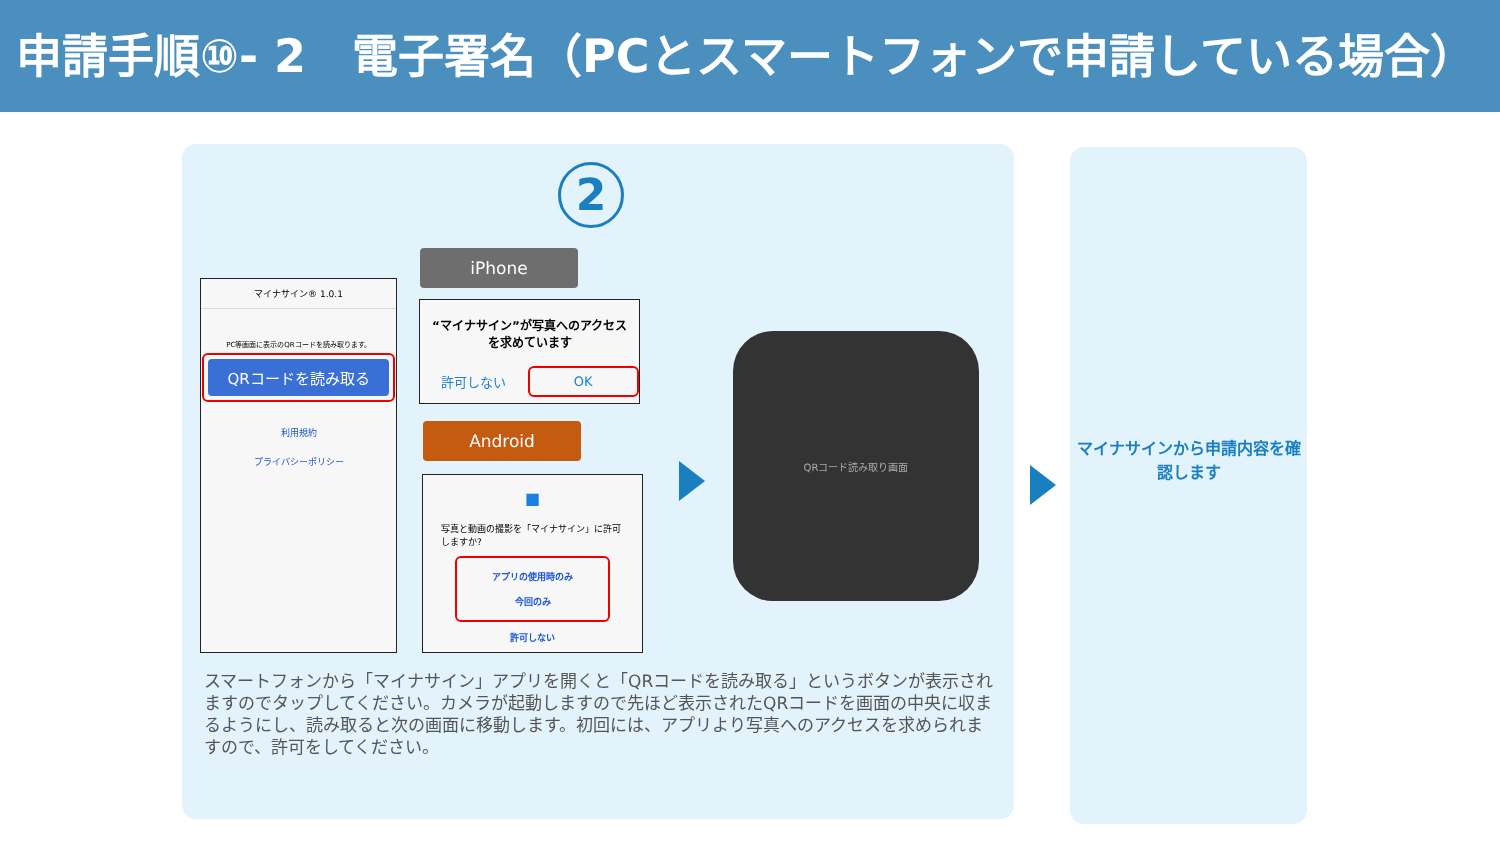申請手順⑩- 2　電子署名（PCとスマートフォンで申請している場合）
2
マイナサイン® 1.0.1
PC等画面に表示のQRコードを読み取ります。
QRコードを読み取る
利用規約
プライバシーポリシー
iPhone
“マイナサイン”が写真へのアクセスを求めています
許可しない OK
Android
■
写真と動画の撮影を「マイナサイン」に許可しますか?
アプリの使用時のみ
今回のみ
許可しない
QRコード読み取り画面
スマートフォンから「マイナサイン」アプリを開くと「QRコードを読み取る」というボタンが表示されますのでタップしてください。カメラが起動しますので先ほど表示されたQRコードを画面の中央に収まるようにし、読み取ると次の画面に移動します。初回には、アプリより写真へのアクセスを求められますので、許可をしてください。
マイナサインから申請内容を確認します